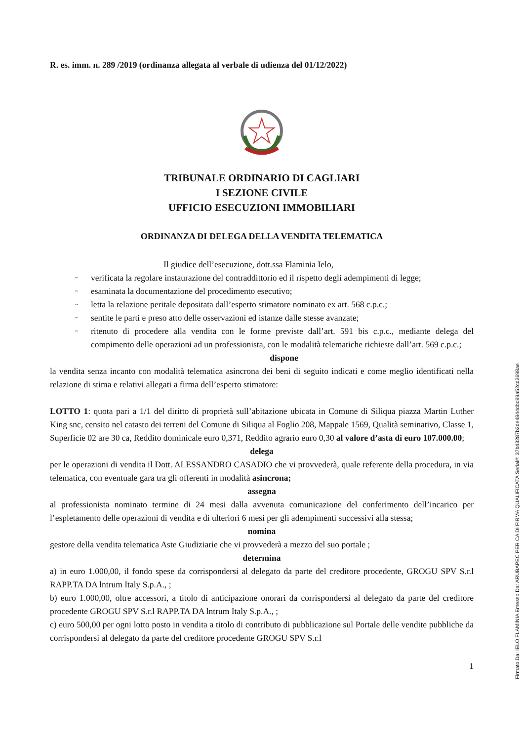R. es. imm. n. 289 /2019 (ordinanza allegata al verbale di udienza del 01/12/2022)
TRIBUNALE ORDINARIO DI CAGLIARI
I SEZIONE CIVILE
UFFICIO ESECUZIONI IMMOBILIARI
ORDINANZA DI DELEGA DELLA VENDITA TELEMATICA
Il giudice dell’esecuzione, dott.ssa Flaminia Ielo,
~ verificata la regolare instaurazione del contraddittorio ed il rispetto degli adempimenti di legge;
~ esaminata la documentazione del procedimento esecutivo;
~ letta la relazione peritale depositata dall’esperto stimatore nominato ex art. 568 c.p.c.;
~ sentite le parti e preso atto delle osservazioni ed istanze dalle stesse avanzate;
~ ritenuto di procedere alla vendita con le forme previste dall’art. 591 bis c.p.c., mediante delega del compimento delle operazioni ad un professionista, con le modalità telematiche richieste dall’art. 569 c.p.c.;
dispone
la vendita senza incanto con modalità telematica asincrona dei beni di seguito indicati e come meglio identificati nella relazione di stima e relativi allegati a firma dell’esperto stimatore:
LOTTO 1: quota pari a 1/1 del diritto di proprietà sull’abitazione ubicata in Comune di Siliqua piazza Martin Luther King snc, censito nel catasto dei terreni del Comune di Siliqua al Foglio 208, Mappale 1569, Qualità seminativo, Classe 1, Superficie 02 are 30 ca, Reddito dominicale euro 0,371, Reddito agrario euro 0,30 al valore d’asta di euro 107.000.00;
delega
per le operazioni di vendita il Dott. ALESSANDRO CASADIO che vi provvederà, quale referente della procedura, in via telematica, con eventuale gara tra gli offerenti in modalità asincrona;
assegna
al professionista nominato termine di 24 mesi dalla avvenuta comunicazione del conferimento dell’incarico per l’espletamento delle operazioni di vendita e di ulteriori 6 mesi per gli adempimenti successivi alla stessa;
nomina
gestore della vendita telematica Aste Giudiziarie che vi provvederà a mezzo del suo portale ;
determina
a) in euro 1.000,00, il fondo spese da corrispondersi al delegato da parte del creditore procedente, GROGU SPV S.r.l RAPP.TA DA lntrum Italy S.p.A., ;
b) euro 1.000,00, oltre accessori, a titolo di anticipazione onorari da corrispondersi al delegato da parte del creditore procedente GROGU SPV S.r.l RAPP.TA DA lntrum Italy S.p.A., ;
c) euro 500,00 per ogni lotto posto in vendita a titolo di contributo di pubblicazione sul Portale delle vendite pubbliche da corrispondersi al delegato da parte del creditore procedente GROGU SPV S.r.l
1
Firmato Da: IELO FLAMINIA Emesso Da: ARUBAPEC PER CA DI FIRMA QUALIFICATA Serial#: 37b43287b2de4844dbd99a52cd2698ae